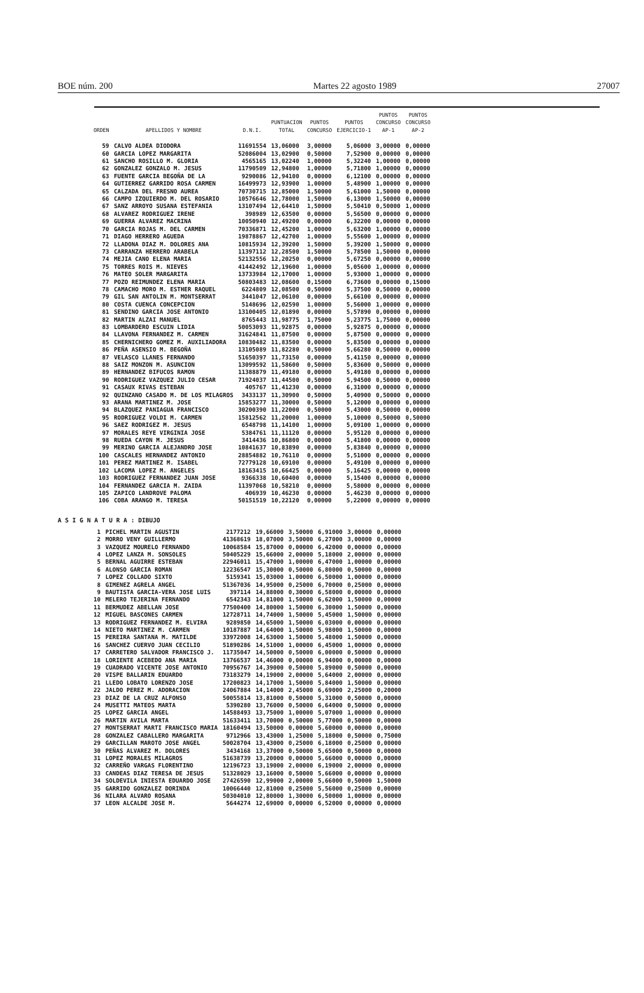BOE núm. 200 Martes 22 agosto 1989 27007
| ORDEN | APELLIDOS Y NOMBRE | D.N.I. | PUNTUACION TOTAL | PUNTOS CONCURSO | PUNTOS EJERCICIO-1 | PUNTOS CONCURSO AP-1 | PUNTOS CONCURSO AP-2 |
| --- | --- | --- | --- | --- | --- | --- | --- |
| 59 | CALVO ALDEA DIODORA | 11691554 | 13,06000 | 3,00000 | 5,06000 | 3,00000 | 0,00000 |
| 60 | GARCIA LOPEZ MARGARITA | 52086004 | 13,02900 | 0,50000 | 7,52900 | 0,00000 | 0,00000 |
| 61 | SANCHO ROSILLO M. GLORIA | 4565165 | 13,02240 | 1,00000 | 5,32240 | 1,00000 | 0,00000 |
| 62 | GONZALEZ GONZALO M. JESUS | 11790509 | 12,94800 | 1,00000 | 5,71800 | 1,00000 | 0,00000 |
| 63 | FUENTE GARCIA BEGOÑA DE LA | 9290086 | 12,94100 | 0,00000 | 6,12100 | 0,00000 | 0,00000 |
| 64 | GUTIERREZ GARRIDO ROSA CARMEN | 16499973 | 12,93900 | 1,00000 | 5,48900 | 1,00000 | 0,00000 |
| 65 | CALZADA DEL FRESNO AUREA | 70730715 | 12,85000 | 1,50000 | 5,61000 | 1,50000 | 0,00000 |
| 66 | CAMPO IZQUIERDO M. DEL ROSARIO | 10576646 | 12,78000 | 1,50000 | 6,13000 | 1,50000 | 0,00000 |
| 67 | SANZ ARROYO SUSANA ESTEFANIA | 13107494 | 12,64410 | 1,50000 | 5,50410 | 0,50000 | 1,00000 |
| 68 | ALVAREZ RODRIGUEZ IRENE | 398989 | 12,63500 | 0,00000 | 5,56500 | 0,00000 | 0,00000 |
| 69 | GUERRA ALVAREZ MACRINA | 10050940 | 12,49200 | 0,00000 | 6,32200 | 0,00000 | 0,00000 |
| 70 | GARCIA ROJAS M. DEL CARMEN | 70336871 | 12,45200 | 1,00000 | 5,63200 | 1,00000 | 0,00000 |
| 71 | DIAGO HERRERO AGUEDA | 19878867 | 12,42700 | 1,00000 | 5,55600 | 1,00000 | 0,00000 |
| 72 | LLADONA DIAZ M. DOLORES ANA | 10815934 | 12,39200 | 1,50000 | 5,39200 | 1,50000 | 0,00000 |
| 73 | CARRANZA HERRERO ARABELA | 11397112 | 12,28500 | 1,50000 | 5,78500 | 1,50000 | 0,00000 |
| 74 | MEJIA CANO ELENA MARIA | 52132556 | 12,20250 | 0,00000 | 5,67250 | 0,00000 | 0,00000 |
| 75 | TORRES ROIS M. NIEVES | 41442492 | 12,19600 | 1,00000 | 5,05600 | 1,00000 | 0,00000 |
| 76 | MATEO SOLER MARGARITA | 13733984 | 12,17000 | 1,00000 | 5,93000 | 1,00000 | 0,00000 |
| 77 | POZO REIMUNDEZ ELENA MARIA | 50803483 | 12,08600 | 0,15000 | 6,73600 | 0,00000 | 0,15000 |
| 78 | CAMACHO MORO M. ESTHER RAQUEL | 6224809 | 12,08500 | 0,50000 | 5,37500 | 0,50000 | 0,00000 |
| 79 | GIL SAN ANTOLIN M. MONTSERRAT | 3441047 | 12,06100 | 0,00000 | 5,66100 | 0,00000 | 0,00000 |
| 80 | COSTA CUENCA CONCEPCION | 5148696 | 12,02590 | 1,00000 | 5,56000 | 1,00000 | 0,00000 |
| 81 | SENDINO GARCIA JOSE ANTONIO | 13100405 | 12,01890 | 0,00000 | 5,57890 | 0,00000 | 0,00000 |
| 82 | MARTIN ALZAI MANUEL | 8765443 | 11,98775 | 1,75000 | 5,23775 | 1,75000 | 0,00000 |
| 83 | LOMBARDERO ESCUIN LIDIA | 50053093 | 11,92875 | 0,00000 | 5,92875 | 0,00000 | 0,00000 |
| 84 | LLAVONA FERNANDEZ M. CARMEN | 31624841 | 11,87500 | 0,00000 | 5,87500 | 0,00000 | 0,00000 |
| 85 | CHERNICHERO GOMEZ M. AUXILIADORA | 10830482 | 11,83500 | 0,00000 | 5,83500 | 0,00000 | 0,00000 |
| 86 | PEÑA ASENSIO M. BEGOÑA | 13105089 | 11,82280 | 0,50000 | 5,66280 | 0,50000 | 0,00000 |
| 87 | VELASCO LLANES FERNANDO | 51650397 | 11,73150 | 0,00000 | 5,41150 | 0,00000 | 0,00000 |
| 88 | SAIZ MONZON M. ASUNCION | 13099592 | 11,58600 | 0,50000 | 5,83600 | 0,50000 | 0,00000 |
| 89 | HERNANDEZ BIFUCOS RAMON | 11388879 | 11,49180 | 0,00000 | 5,49180 | 0,00000 | 0,00000 |
| 90 | RODRIGUEZ VAZQUEZ JULIO CESAR | 71924037 | 11,44500 | 0,50000 | 5,94500 | 0,50000 | 0,00000 |
| 91 | CASAUX RIVAS ESTEBAN | 405767 | 11,41230 | 0,00000 | 6,31000 | 0,00000 | 0,00000 |
| 92 | QUINZANO CASADO M. DE LOS MILAGROS | 3433137 | 11,30900 | 0,50000 | 5,40900 | 0,50000 | 0,00000 |
| 93 | ARANA MARTINEZ M. JOSE | 15853277 | 11,30000 | 0,50000 | 5,12000 | 0,00000 | 0,00000 |
| 94 | BLAZQUEZ PANIAGUA FRANCISCO | 30200390 | 11,22000 | 0,50000 | 5,43000 | 0,50000 | 0,00000 |
| 95 | RODRIGUEZ VOLDI M. CARMEN | 15812562 | 11,20000 | 1,00000 | 5,10000 | 0,50000 | 0,50000 |
| 96 | SAEZ RODRIGEZ M. JESUS | 6548798 | 11,14100 | 1,00000 | 5,09100 | 1,00000 | 0,00000 |
| 97 | MORALES REYE VIRGINIA JOSE | 5384761 | 11,11120 | 0,00000 | 5,95120 | 0,00000 | 0,00000 |
| 98 | RUEDA CAYON M. JESUS | 3414436 | 10,86800 | 0,00000 | 5,41800 | 0,00000 | 0,00000 |
| 99 | MERINO GARCIA ALEJANDRO JOSE | 10841637 | 10,83890 | 0,00000 | 5,83840 | 0,00000 | 0,00000 |
| 100 | CASCALES HERNANDEZ ANTONIO | 28854882 | 10,76110 | 0,00000 | 5,51000 | 0,00000 | 0,00000 |
| 101 | PEREZ MARTINEZ M. ISABEL | 72779128 | 10,69100 | 0,00000 | 5,49100 | 0,00000 | 0,00000 |
| 102 | LACOMA LOPEZ M. ANGELES | 18163415 | 10,66425 | 0,00000 | 5,16425 | 0,00000 | 0,00000 |
| 103 | RODRIGUEZ FERNANDEZ JUAN JOSE | 9366338 | 10,60400 | 0,00000 | 5,15400 | 0,00000 | 0,00000 |
| 104 | FERNANDEZ GARCIA M. ZAIDA | 11397068 | 10,58210 | 0,00000 | 5,58000 | 0,00000 | 0,00000 |
| 105 | ZAPICO LANDROVE PALOMA | 406939 | 10,46230 | 0,00000 | 5,46230 | 0,00000 | 0,00000 |
| 106 | COBA ARANGO M. TERESA | 50151519 | 10,22120 | 0,00000 | 5,22000 | 0,00000 | 0,00000 |
A S I G N A T U R A : DIBUJO
| 1 | PICHEL MARTIN AGUSTIN | 2177212 | 19,66000 | 3,50000 | 6,91000 | 3,00000 | 0,00000 |
| 2 | MORRO VENY GUILLERMO | 41368619 | 18,07000 | 3,50000 | 6,27000 | 3,00000 | 0,00000 |
| 3 | VAZQUEZ MOURELO FERNANDO | 10068584 | 15,87000 | 0,00000 | 6,42000 | 0,00000 | 0,00000 |
| 4 | LOPEZ LANZA M. SONSOLES | 50405229 | 15,66000 | 2,00000 | 5,18000 | 2,00000 | 0,00000 |
| 5 | BERNAL AGUIRRE ESTEBAN | 22946011 | 15,47000 | 1,00000 | 6,47000 | 1,00000 | 0,00000 |
| 6 | ALONSO GARCIA ROMAN | 12236547 | 15,30000 | 0,50000 | 6,80000 | 0,50000 | 0,00000 |
| 7 | LOPEZ COLLADO SIXTO | 5159341 | 15,03000 | 1,00000 | 6,50000 | 1,00000 | 0,00000 |
| 8 | GIMENEZ AGRELA ANGEL | 51367036 | 14,95000 | 0,25000 | 6,70000 | 0,25000 | 0,00000 |
| 9 | BAUTISTA GARCIA-VERA JOSE LUIS | 397114 | 14,88000 | 0,30000 | 6,58000 | 0,00000 | 0,00000 |
| 10 | MELERO TEJERINA FERNANDO | 6542343 | 14,81000 | 1,50000 | 6,62000 | 1,50000 | 0,00000 |
| 11 | BERMUDEZ ABELLAN JOSE | 77500400 | 14,80000 | 1,50000 | 6,30000 | 1,50000 | 0,00000 |
| 12 | MIGUEL BASCONES CARMEN | 12728711 | 14,74000 | 1,50000 | 5,45000 | 1,50000 | 0,00000 |
| 13 | RODRIGUEZ FERNANDEZ M. ELVIRA | 9289850 | 14,65000 | 1,50000 | 6,03000 | 0,00000 | 0,00000 |
| 14 | NIETO MARTINEZ M. CARMEN | 10187887 | 14,64000 | 1,50000 | 5,98000 | 1,50000 | 0,00000 |
| 15 | PEREIRA SANTANA M. MATILDE | 33972008 | 14,63000 | 1,50000 | 5,48000 | 1,50000 | 0,00000 |
| 16 | SANCHEZ CUERVO JUAN CECILIO | 51890286 | 14,51000 | 1,00000 | 6,45000 | 1,00000 | 0,00000 |
| 17 | CARRETERO SALVADOR FRANCISCO J. | 11735047 | 14,50000 | 0,50000 | 6,00000 | 0,50000 | 0,00000 |
| 18 | LORIENTE ACEBEDO ANA MARIA | 13766537 | 14,46000 | 0,00000 | 6,94000 | 0,00000 | 0,00000 |
| 19 | CUADRADO VICENTE JOSE ANTONIO | 70956767 | 14,39000 | 0,50000 | 5,89000 | 0,50000 | 0,00000 |
| 20 | VISPE BALLARIN EDUARDO | 73183279 | 14,19000 | 2,00000 | 5,64000 | 2,00000 | 0,00000 |
| 21 | LLEDO LOBATO LORENZO JOSE | 17200823 | 14,17000 | 1,50000 | 5,84000 | 1,50000 | 0,00000 |
| 22 | JALDO PEREZ M. ADORACION | 24067884 | 14,14000 | 2,45000 | 6,69000 | 2,25000 | 0,20000 |
| 23 | DIAZ DE LA CRUZ ALFONSO | 50055814 | 13,81000 | 0,50000 | 5,31000 | 0,50000 | 0,00000 |
| 24 | MUSETTI MATEOS MARTA | 5390280 | 13,76000 | 0,50000 | 6,64000 | 0,50000 | 0,00000 |
| 25 | LOPEZ GARCIA ANGEL | 14588493 | 13,75000 | 1,00000 | 5,07000 | 1,00000 | 0,00000 |
| 26 | MARTIN AVILA MARTA | 51633411 | 13,70000 | 0,50000 | 5,77000 | 0,50000 | 0,00000 |
| 27 | MONTSERRAT MARTI FRANCISCO MARIA | 18160494 | 13,50000 | 0,00000 | 5,60000 | 0,00000 | 0,00000 |
| 28 | GONZALEZ CABALLERO MARGARITA | 9712966 | 13,43000 | 1,25000 | 5,18000 | 0,50000 | 0,75000 |
| 29 | GARCILLAN MAROTO JOSE ANGEL | 50028704 | 13,43000 | 0,25000 | 6,18000 | 0,25000 | 0,00000 |
| 30 | PEÑAS ALVAREZ M. DOLORES | 3434168 | 13,37000 | 0,50000 | 5,65000 | 0,50000 | 0,00000 |
| 31 | LOPEZ MORALES MILAGROS | 51638739 | 13,20000 | 0,00000 | 5,66000 | 0,00000 | 0,00000 |
| 32 | CARREÑO VARGAS FLORENTINO | 12196723 | 13,19000 | 2,00000 | 6,19000 | 2,00000 | 0,00000 |
| 33 | CANDEAS DIAZ TERESA DE JESUS | 51328029 | 13,16000 | 0,50000 | 5,66000 | 0,00000 | 0,00000 |
| 34 | SOLDEVILA INIESTA EDUARDO JOSE | 27426590 | 12,99000 | 2,00000 | 5,66000 | 0,50000 | 1,50000 |
| 35 | GARRIDO GONZALEZ DORINDA | 10066440 | 12,81000 | 0,25000 | 5,56000 | 0,25000 | 0,00000 |
| 36 | NILARA ALVARO ROSANA | 50304010 | 12,80000 | 1,30000 | 6,50000 | 1,00000 | 0,00000 |
| 37 | LEON ALCALDE JOSE M. | 5644274 | 12,69000 | 0,00000 | 6,52000 | 0,00000 | 0,00000 |